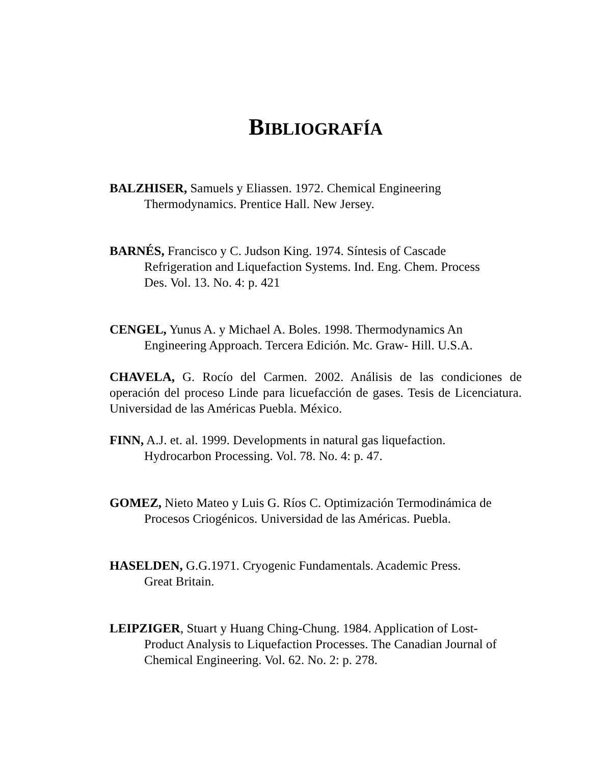BIBLIOGRAFÍA
BALZHISER, Samuels y Eliassen. 1972. Chemical Engineering
Thermodynamics. Prentice Hall. New Jersey.
BARNÉS, Francisco y C. Judson King. 1974. Síntesis of Cascade
Refrigeration and Liquefaction Systems. Ind. Eng. Chem. Process
Des. Vol. 13. No. 4: p. 421
CENGEL, Yunus A. y Michael A. Boles. 1998. Thermodynamics An
Engineering Approach. Tercera Edición. Mc. Graw- Hill. U.S.A.
CHAVELA, G. Rocío del Carmen. 2002. Análisis de las condiciones de operación del proceso Linde para licuefacción de gases. Tesis de Licenciatura. Universidad de las Américas Puebla. México.
FINN, A.J. et. al. 1999. Developments in natural gas liquefaction.
Hydrocarbon Processing. Vol. 78. No. 4: p. 47.
GOMEZ, Nieto Mateo y Luis G. Ríos C. Optimización Termodinámica de
Procesos Criogénicos. Universidad de las Américas. Puebla.
HASELDEN, G.G.1971. Cryogenic Fundamentals. Academic Press.
Great Britain.
LEIPZIGER, Stuart y Huang Ching-Chung. 1984. Application of Lost-
Product Analysis to Liquefaction Processes. The Canadian Journal of
Chemical Engineering. Vol. 62. No. 2: p. 278.